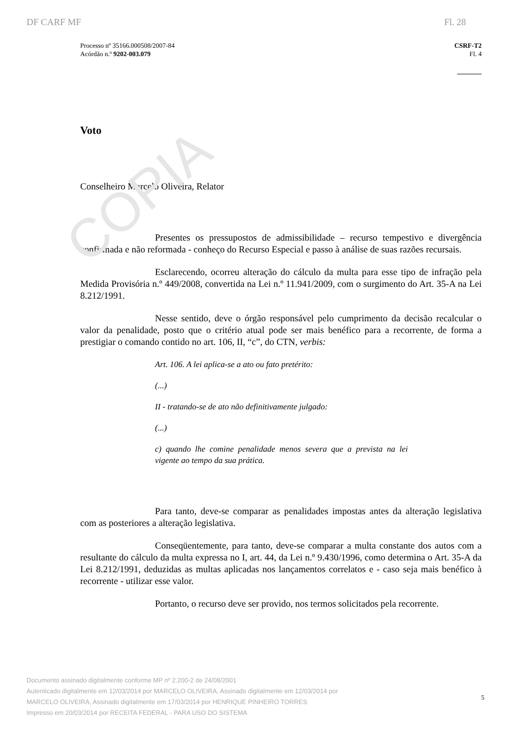COPIA
DF CARF MF Fl. 28
Processo nº 35166.000508/2007-84
Acórdão n.º 9202-003.079
CSRF-T2
Fl. 4
Voto
Conselheiro Marcelo Oliveira, Relator
Presentes os pressupostos de admissibilidade – recurso tempestivo e divergência confirmada e não reformada - conheço do Recurso Especial e passo à análise de suas razões recursais.
Esclarecendo, ocorreu alteração do cálculo da multa para esse tipo de infração pela Medida Provisória n.º 449/2008, convertida na Lei n.º 11.941/2009, com o surgimento do Art. 35-A na Lei 8.212/1991.
Nesse sentido, deve o órgão responsável pelo cumprimento da decisão recalcular o valor da penalidade, posto que o critério atual pode ser mais benéfico para a recorrente, de forma a prestigiar o comando contido no art. 106, II, “c”, do CTN, verbis:
Art. 106. A lei aplica-se a ato ou fato pretérito:
(...)
II - tratando-se de ato não definitivamente julgado:
(...)
c) quando lhe comine penalidade menos severa que a prevista na lei vigente ao tempo da sua prática.
Para tanto, deve-se comparar as penalidades impostas antes da alteração legislativa com as posteriores a alteração legislativa.
Conseqüentemente, para tanto, deve-se comparar a multa constante dos autos com a resultante do cálculo da multa expressa no I, art. 44, da Lei n.º 9.430/1996, como determina o Art. 35-A da Lei 8.212/1991, deduzidas as multas aplicadas nos lançamentos correlatos e - caso seja mais benéfico à recorrente - utilizar esse valor.
Portanto, o recurso deve ser provido, nos termos solicitados pela recorrente.
Documento assinado digitalmente conforme MP nº 2.200-2 de 24/08/2001
Autenticado digitalmente em 12/03/2014 por MARCELO OLIVEIRA, Assinado digitalmente em 12/03/2014 por
MARCELO OLIVEIRA, Assinado digitalmente em 17/03/2014 por HENRIQUE PINHEIRO TORRES
Impresso em 20/03/2014 por RECEITA FEDERAL - PARA USO DO SISTEMA
5